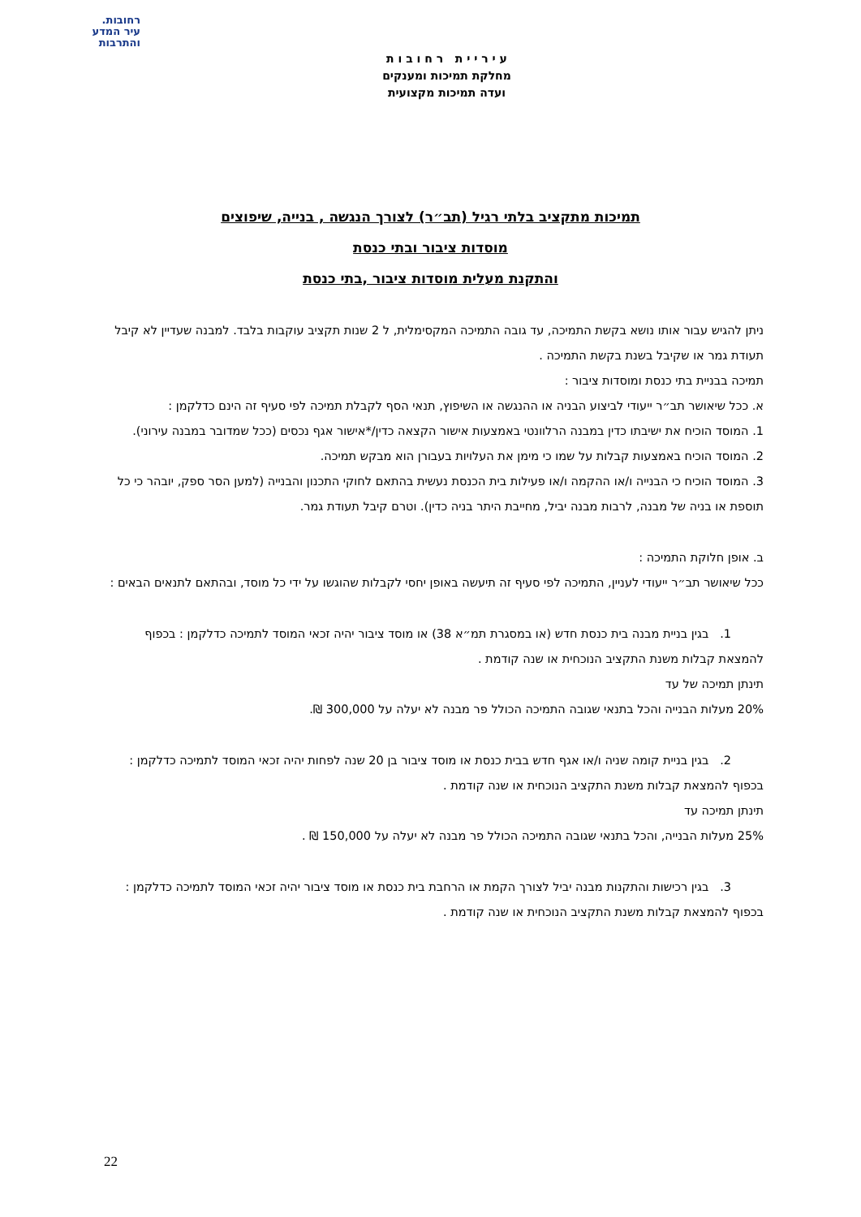רחובות.
עיר המדע
והתרבות
ע י ר י י ת ר ח ו ב ו ת
מחלקת תמיכות ומענקים
ועדה תמיכות מקצועית
תמיכות מתקציב בלתי רגיל (תב״ר) לצורך הנגשה , בנייה, שיפוצים
מוסדות ציבור ובתי כנסת
והתקנת מעלית מוסדות ציבור ,בתי כנסת
ניתן להגיש עבור אותו נושא בקשת התמיכה, עד גובה התמיכה המקסימלית, ל 2 שנות תקציב עוקבות בלבד. למבנה שעדיין לא קיבל תעודת גמר או שקיבל בשנת בקשת התמיכה .
תמיכה בבניית בתי כנסת ומוסדות ציבור :
א. ככל שיאושר תב״ר ייעודי לביצוע הבניה או ההנגשה או השיפוץ, תנאי הסף לקבלת תמיכה לפי סעיף זה הינם כדלקמן :
1. המוסד הוכיח את ישיבתו כדין במבנה הרלוונטי באמצעות אישור הקצאה כדין/*אישור אגף נכסים (ככל שמדובר במבנה עירוני).
2. המוסד הוכיח באמצעות קבלות על שמו כי מימן את העלויות בעבורן הוא מבקש תמיכה.
3. המוסד הוכיח כי הבנייה ו/או ההקמה ו/או פעילות בית הכנסת נעשית בהתאם לחוקי התכנון והבנייה (למען הסר ספק, יובהר כי כל תוספת או בניה של מבנה, לרבות מבנה יביל, מחייבת היתר בניה כדין). וטרם קיבל תעודת גמר.
ב. אופן חלוקת התמיכה :
ככל שיאושר תב״ר ייעודי לעניין, התמיכה לפי סעיף זה תיעשה באופן יחסי לקבלות שהוגשו על ידי כל מוסד, ובהתאם לתנאים הבאים :
1. בגין בניית מבנה בית כנסת חדש (או במסגרת תמ״א 38) או מוסד ציבור יהיה זכאי המוסד לתמיכה כדלקמן : בכפוף
להמצאת קבלות משנת התקציב הנוכחית או שנה קודמת .
תינתן תמיכה של עד
20% מעלות הבנייה והכל בתנאי שגובה התמיכה הכולל פר מבנה לא יעלה על 300,000 ₪.
2. בגין בניית קומה שניה ו/או אגף חדש בבית כנסת או מוסד ציבור בן 20 שנה לפחות יהיה זכאי המוסד לתמיכה כדלקמן :
בכפוף להמצאת קבלות משנת התקציב הנוכחית או שנה קודמת .
תינתן תמיכה עד
25% מעלות הבנייה, והכל בתנאי שגובה התמיכה הכולל פר מבנה לא יעלה על 150,000 ₪ .
3. בגין רכישות והתקנות מבנה יביל לצורך הקמת או הרחבת בית כנסת או מוסד ציבור יהיה זכאי המוסד לתמיכה כדלקמן :
בכפוף להמצאת קבלות משנת התקציב הנוכחית או שנה קודמת .
22